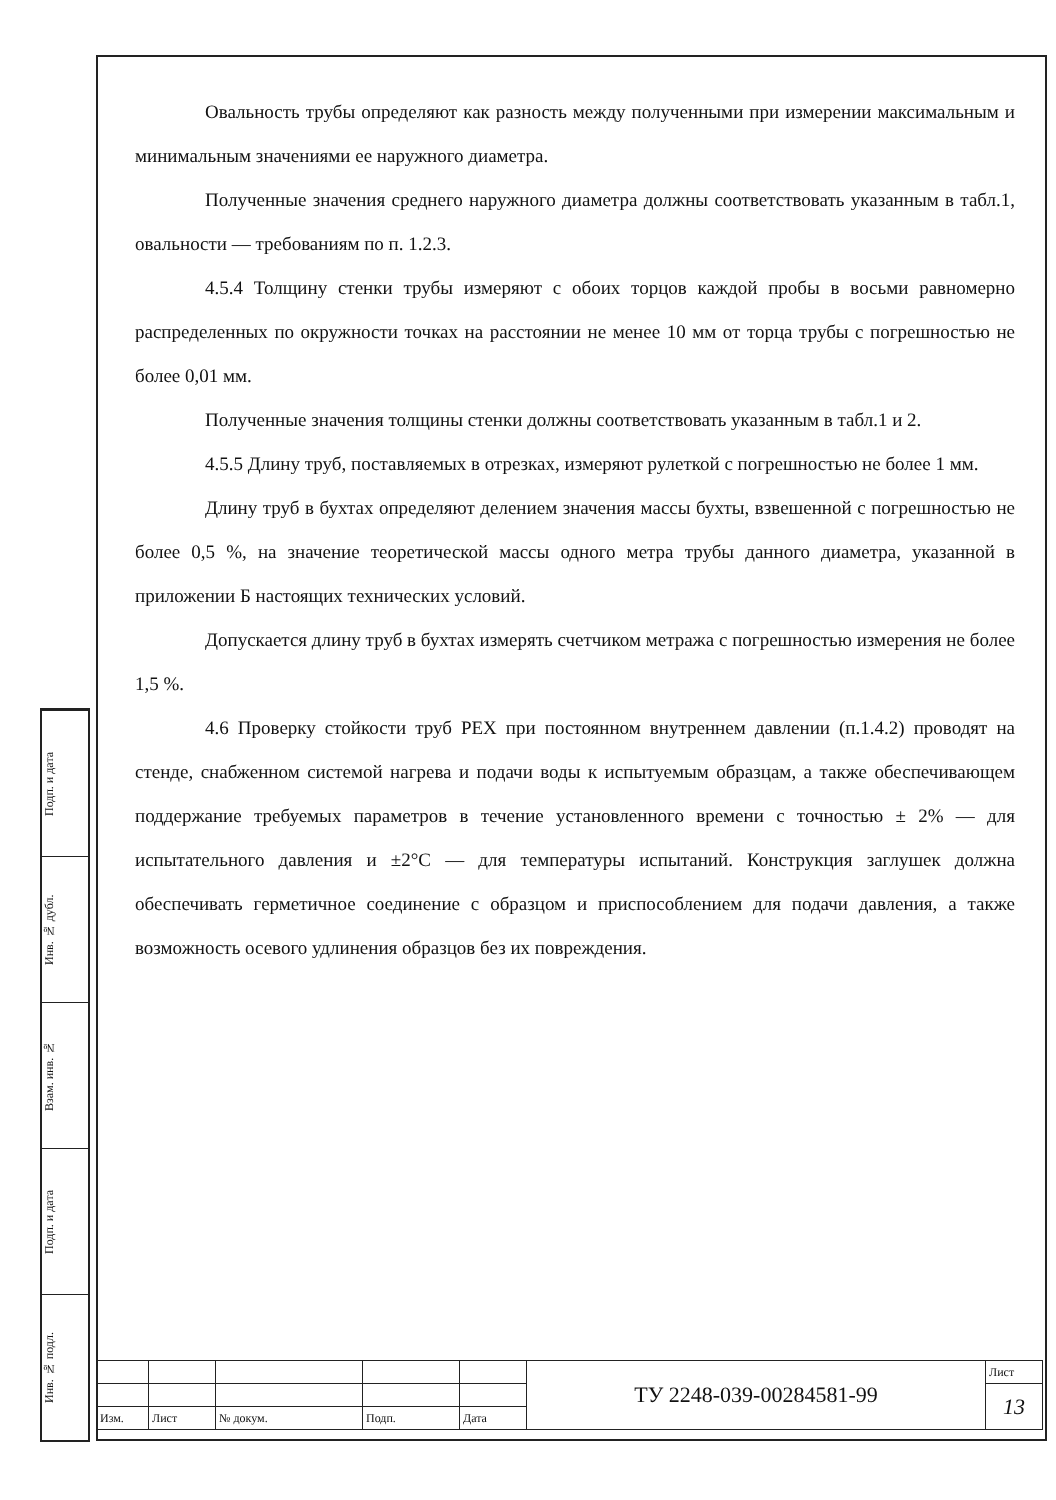Подп. и дата
Инв. № дубл.
Взам. инв. №
Подп. и дата
Инв. № подл.
Овальность трубы определяют как разность между полученными при измерении максимальным и минимальным значениями ее наружного диаметра.
Полученные значения среднего наружного диаметра должны соответствовать указанным в табл.1, овальности — требованиям по п. 1.2.3.
4.5.4 Толщину стенки трубы измеряют с обоих торцов каждой пробы в восьми равномерно распределенных по окружности точках на расстоянии не менее 10 мм от торца трубы с погрешностью не более 0,01 мм.
Полученные значения толщины стенки должны соответствовать указанным в табл.1 и 2.
4.5.5 Длину труб, поставляемых в отрезках, измеряют рулеткой с погрешностью не более 1 мм.
Длину труб в бухтах определяют делением значения массы бухты, взвешенной с погрешностью не более 0,5 %, на значение теоретической массы одного метра трубы данного диаметра, указанной в приложении Б настоящих технических условий.
Допускается длину труб в бухтах измерять счетчиком метража с погрешностью измерения не более 1,5 %.
4.6 Проверку стойкости труб PEX при постоянном внутреннем давлении (п.1.4.2) проводят на стенде, снабженном системой нагрева и подачи воды к испытуемым образцам, а также обеспечивающем поддержание требуемых параметров в течение установленного времени с точностью ± 2% — для испытательного давления и ±2°C — для температуры испытаний. Конструкция заглушек должна обеспечивать герметичное соединение с образцом и приспособлением для подачи давления, а также возможность осевого удлинения образцов без их повреждения.
| | | | | | ТУ 2248-039-00284581-99 | Лист |
| | | | | | | 13 |
| Изм. | Лист | № докум. | Подп. | Дата | | |